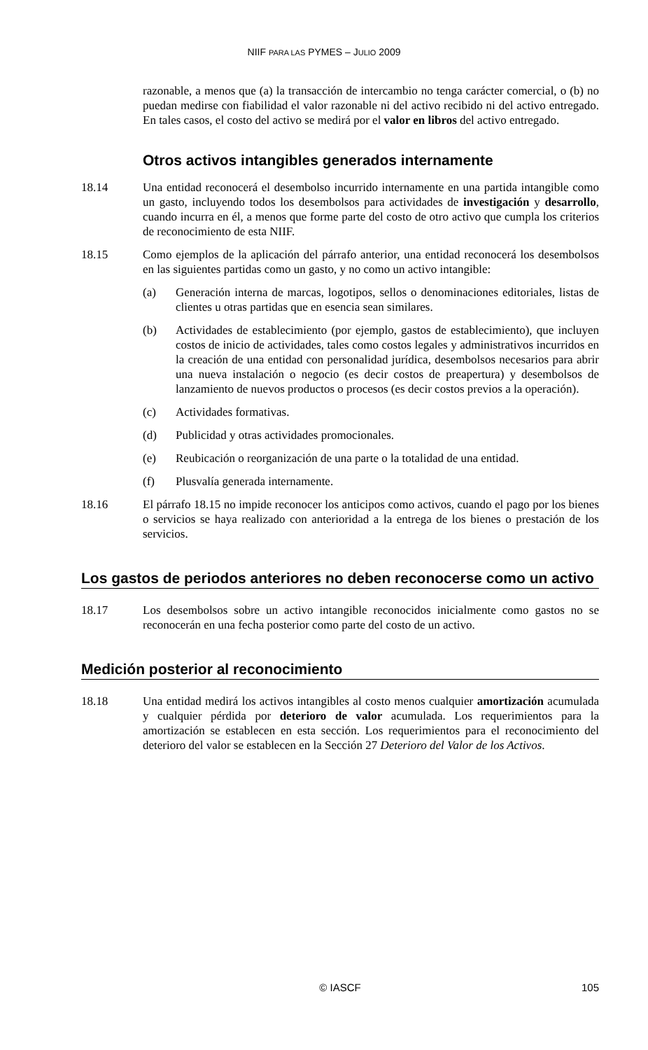NIIF PARA LAS PYMES – JULIO 2009
razonable, a menos que (a) la transacción de intercambio no tenga carácter comercial, o (b) no puedan medirse con fiabilidad el valor razonable ni del activo recibido ni del activo entregado. En tales casos, el costo del activo se medirá por el valor en libros del activo entregado.
Otros activos intangibles generados internamente
18.14 Una entidad reconocerá el desembolso incurrido internamente en una partida intangible como un gasto, incluyendo todos los desembolsos para actividades de investigación y desarrollo, cuando incurra en él, a menos que forme parte del costo de otro activo que cumpla los criterios de reconocimiento de esta NIIF.
18.15 Como ejemplos de la aplicación del párrafo anterior, una entidad reconocerá los desembolsos en las siguientes partidas como un gasto, y no como un activo intangible:
(a) Generación interna de marcas, logotipos, sellos o denominaciones editoriales, listas de clientes u otras partidas que en esencia sean similares.
(b) Actividades de establecimiento (por ejemplo, gastos de establecimiento), que incluyen costos de inicio de actividades, tales como costos legales y administrativos incurridos en la creación de una entidad con personalidad jurídica, desembolsos necesarios para abrir una nueva instalación o negocio (es decir costos de preapertura) y desembolsos de lanzamiento de nuevos productos o procesos (es decir costos previos a la operación).
(c) Actividades formativas.
(d) Publicidad y otras actividades promocionales.
(e) Reubicación o reorganización de una parte o la totalidad de una entidad.
(f) Plusvalía generada internamente.
18.16 El párrafo 18.15 no impide reconocer los anticipos como activos, cuando el pago por los bienes o servicios se haya realizado con anterioridad a la entrega de los bienes o prestación de los servicios.
Los gastos de periodos anteriores no deben reconocerse como un activo
18.17 Los desembolsos sobre un activo intangible reconocidos inicialmente como gastos no se reconocerán en una fecha posterior como parte del costo de un activo.
Medición posterior al reconocimiento
18.18 Una entidad medirá los activos intangibles al costo menos cualquier amortización acumulada y cualquier pérdida por deterioro de valor acumulada. Los requerimientos para la amortización se establecen en esta sección. Los requerimientos para el reconocimiento del deterioro del valor se establecen en la Sección 27 Deterioro del Valor de los Activos.
© IASCF
105